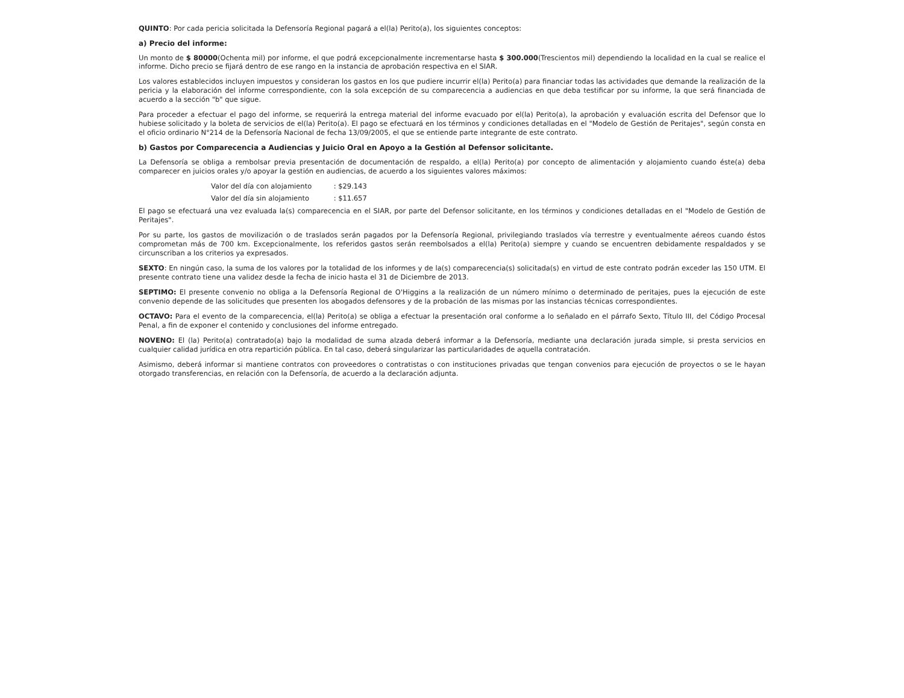QUINTO: Por cada pericia solicitada la Defensoría Regional pagará a el(la) Perito(a), los siguientes conceptos:
a) Precio del informe:
Un monto de $ 80000(Ochenta mil) por informe, el que podrá excepcionalmente incrementarse hasta $ 300.000(Trescientos mil) dependiendo la localidad en la cual se realice el informe. Dicho precio se fijará dentro de ese rango en la instancia de aprobación respectiva en el SIAR.
Los valores establecidos incluyen impuestos y consideran los gastos en los que pudiere incurrir el(la) Perito(a) para financiar todas las actividades que demande la realización de la pericia y la elaboración del informe correspondiente, con la sola excepción de su comparecencia a audiencias en que deba testificar por su informe, la que será financiada de acuerdo a la sección "b" que sigue.
Para proceder a efectuar el pago del informe, se requerirá la entrega material del informe evacuado por el(la) Perito(a), la aprobación y evaluación escrita del Defensor que lo hubiese solicitado y la boleta de servicios de el(la) Perito(a). El pago se efectuará en los términos y condiciones detalladas en el "Modelo de Gestión de Peritajes", según consta en el oficio ordinario N°214 de la Defensoría Nacional de fecha 13/09/2005, el que se entiende parte integrante de este contrato.
b) Gastos por Comparecencia a Audiencias y Juicio Oral en Apoyo a la Gestión al Defensor solicitante.
La Defensoría se obliga a rembolsar previa presentación de documentación de respaldo, a el(la) Perito(a) por concepto de alimentación y alojamiento cuando éste(a) deba comparecer en juicios orales y/o apoyar la gestión en audiencias, de acuerdo a los siguientes valores máximos:
Valor del día con alojamiento : $29.143
Valor del día sin alojamiento : $11.657
El pago se efectuará una vez evaluada la(s) comparecencia en el SIAR, por parte del Defensor solicitante, en los términos y condiciones detalladas en el "Modelo de Gestión de Peritajes".
Por su parte, los gastos de movilización o de traslados serán pagados por la Defensoría Regional, privilegiando traslados vía terrestre y eventualmente aéreos cuando éstos comprometan más de 700 km. Excepcionalmente, los referidos gastos serán reembolsados a el(la) Perito(a) siempre y cuando se encuentren debidamente respaldados y se circunscriban a los criterios ya expresados.
SEXTO: En ningún caso, la suma de los valores por la totalidad de los informes y de la(s) comparecencia(s) solicitada(s) en virtud de este contrato podrán exceder las 150 UTM. El presente contrato tiene una validez desde la fecha de inicio hasta el 31 de Diciembre de 2013.
SEPTIMO: El presente convenio no obliga a la Defensoría Regional de O'Higgins a la realización de un número mínimo o determinado de peritajes, pues la ejecución de este convenio depende de las solicitudes que presenten los abogados defensores y de la probación de las mismas por las instancias técnicas correspondientes.
OCTAVO: Para el evento de la comparecencia, el(la) Perito(a) se obliga a efectuar la presentación oral conforme a lo señalado en el párrafo Sexto, Título III, del Código Procesal Penal, a fin de exponer el contenido y conclusiones del informe entregado.
NOVENO: El (la) Perito(a) contratado(a) bajo la modalidad de suma alzada deberá informar a la Defensoría, mediante una declaración jurada simple, si presta servicios en cualquier calidad jurídica en otra repartición pública. En tal caso, deberá singularizar las particularidades de aquella contratación.
Asimismo, deberá informar si mantiene contratos con proveedores o contratistas o con instituciones privadas que tengan convenios para ejecución de proyectos o se le hayan otorgado transferencias, en relación con la Defensoría, de acuerdo a la declaración adjunta.